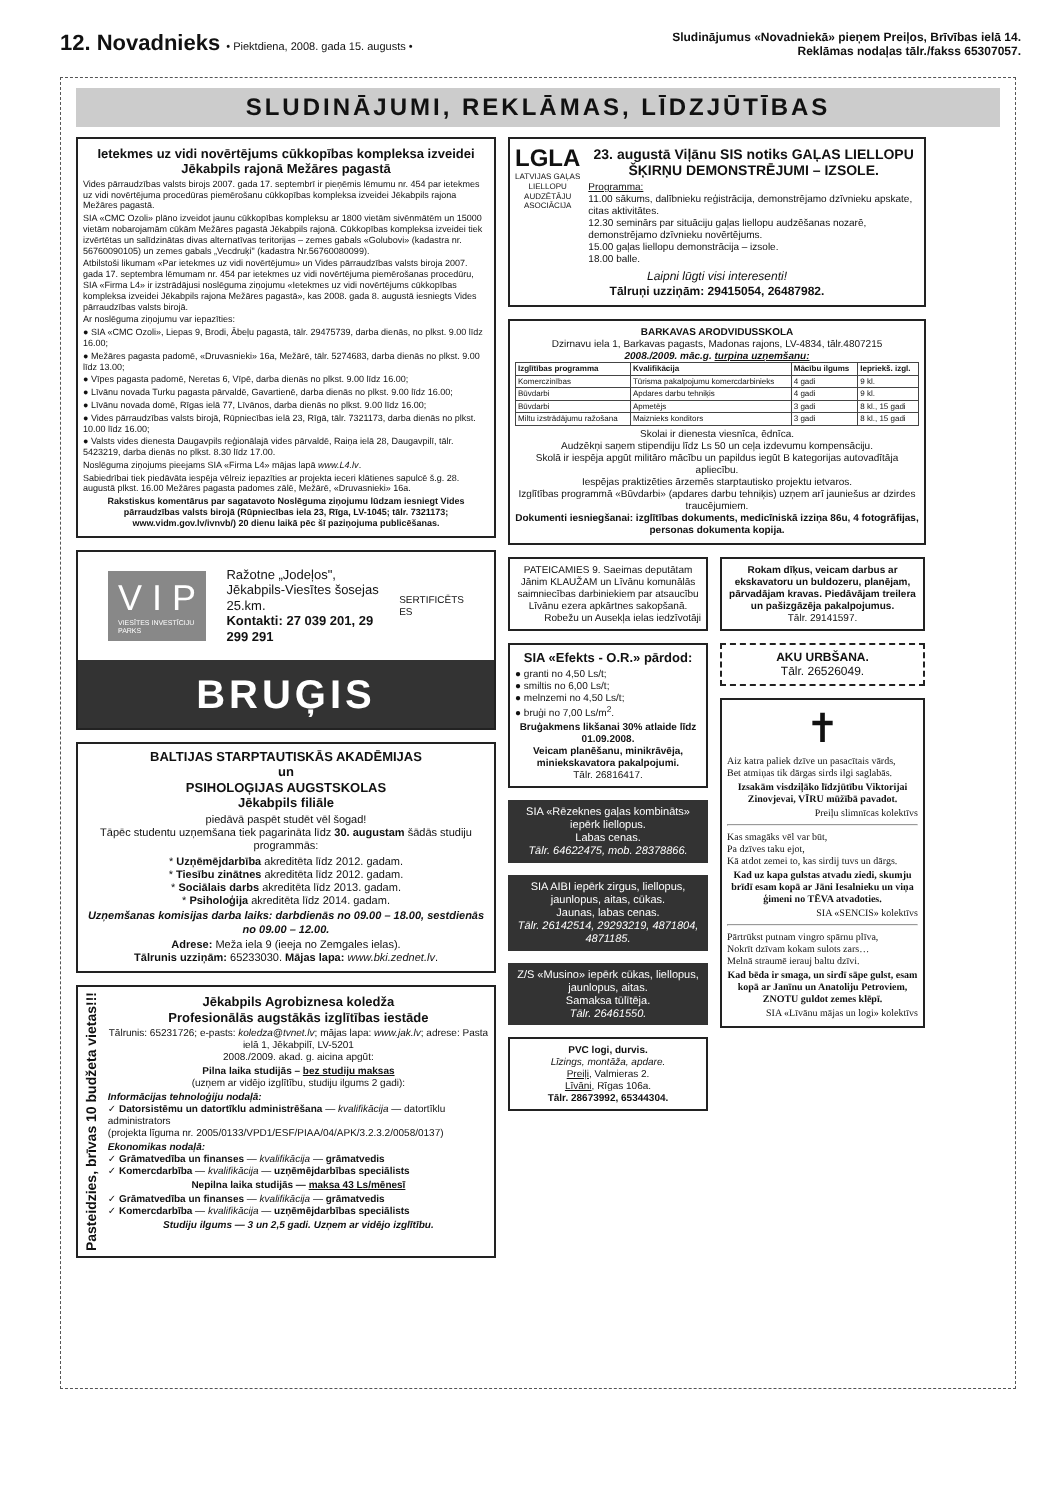12. Novadnieks • Piektdiena, 2008. gada 15. augusts •
Sludinājumus «Novadniekā» pieņem Preiļos, Brīvības ielā 14.
Reklāmas nodaļas tālr./fakss 65307057.
SLUDINĀJUMI, REKLĀMAS, LĪDZJŪTĪBAS
Ietekmes uz vidi novērtējums cūkkopības kompleksa izveidei Jēkabpils rajonā Mežāres pagastā
Vides pārraudzības valsts birojs 2007. gada 17. septembrī ir pieņēmis lēmumu nr. 454 par ietekmes uz vidi novērtējuma procedūras piemērošanu cūkkopības kompleksa izveidei Jēkabpils rajona Mežāres pagastā.
SIA «CMC Ozoli» plāno izveidot jaunu cūkkopības kompleksu ar 1800 vietām sivēnmātēm un 15000 vietām nobarojamām cūkām Mežāres pagastā Jēkabpils rajonā. Cūkkopības kompleksa izveidei tiek izvērtētas un salīdzinātas divas alternatīvas teritorijas – zemes gabals «Golubovi» (kadastra nr. 56760090105) un zemes gabals „Vecdruķi" (kadastra Nr.56760080099).
Atbilstoši likumam «Par ietekmes uz vidi novērtējumu» un Vides pārraudzības valsts biroja 2007. gada 17. septembra lēmumam nr. 454 par ietekmes uz vidi novērtējuma piemērošanas procedūru, SIA «Firma L4» ir izstrādājusi noslēguma ziņojumu «Ietekmes uz vidi novērtējums cūkkopības kompleksa izveidei Jēkabpils rajona Mežāres pagastā», kas 2008. gada 8. augustā iesniegts Vides pārraudzības valsts birojā.
Ar noslēguma ziņojumu var iepazīties:
● SIA «CMC Ozoli», Liepas 9, Brodi, Ābeļu pagastā, tālr. 29475739, darba dienās, no plkst. 9.00 līdz 16.00;
● Mežāres pagasta padomē, «Druvasnieki» 16a, Mežārē, tālr. 5274683, darba dienās no plkst. 9.00 līdz 13.00;
● Vīpes pagasta padomē, Neretas 6, Vīpē, darba dienās no plkst. 9.00 līdz 16.00;
● Līvānu novada Turku pagasta pārvaldē, Gavartienē, darba dienās no plkst. 9.00 līdz 16.00;
● Līvānu novada domē, Rīgas ielā 77, Līvānos, darba dienās no plkst. 9.00 līdz 16.00;
● Vides pārraudzības valsts birojā, Rūpniecības ielā 23, Rīgā, tālr. 7321173, darba dienās no plkst. 10.00 līdz 16.00;
● Valsts vides dienesta Daugavpils reģionālajā vides pārvaldē, Raiņa ielā 28, Daugavpilī, tālr. 5423219, darba dienās no plkst. 8.30 līdz 17.00.
Noslēguma ziņojums pieejams SIA «Firma L4» mājas lapā www.L4.lv.
Sabiedrībai tiek piedāvāta iespēja vēlreiz iepazīties ar projekta ieceri klātienes sapulcē š.g. 28. augustā plkst. 16.00 Mežāres pagasta padomes zālē, Mežārē, «Druvasnieki» 16a.
Rakstiskus komentārus par sagatavoto Noslēguma ziņojumu lūdzam iesniegt Vides pārraudzības valsts birojā (Rūpniecības iela 23, Rīga, LV-1045; tālr. 7321173; www.vidm.gov.lv/ivnvb/) 20 dienu laikā pēc šī paziņojuma publicēšanas.
V I P
VIESĪTES INVESTĪCIJU PARKS
Ražotne „Jodeļos",
Jēkabpils-Viesītes šosejas 25.km.
Kontakti: 27 039 201, 29 299 291
SERTIFICĒTS ES
BRUĢIS
BALTIJAS STARPTAUTISKĀS AKADĒMIJAS
un
PSIHOLOĢIJAS AUGSTSKOLAS
Jēkabpils filiāle
piedāvā paspēt studēt vēl šogad!
Tāpēc studentu uzņemšana tiek pagarināta līdz 30. augustam šādās studiju programmās:
* Uzņēmējdarbība akreditēta līdz 2012. gadam.
* Tiesību zinātnes akreditēta līdz 2012. gadam.
* Sociālais darbs akreditēta līdz 2013. gadam.
* Psiholoģija akreditēta līdz 2014. gadam.
Uzņemšanas komisijas darba laiks: darbdienās no 09.00 – 18.00, sestdienās no 09.00 – 12.00.
Adrese: Meža iela 9 (ieeja no Zemgales ielas).
Tālrunis uzziņām: 65233030. Mājas lapa: www.bki.zednet.lv.
Pasteidzies, brīvas 10 budžeta vietas!!!
Jēkabpils Agrobiznesa koledža
Profesionālās augstākās izglītības iestāde
Tālrunis: 65231726; e-pasts: koledza@tvnet.lv; mājas lapa: www.jak.lv; adrese: Pasta ielā 1, Jēkabpilī, LV-5201
2008./2009. akad. g. aicina apgūt:
Pilna laika studijās – bez studiju maksas
(uzņem ar vidējo izglītību, studiju ilgums 2 gadi):
Informācijas tehnoloģiju nodaļā:
✓ Datorsistēmu un datortīklu administrēšana — kvalifikācija — datortīklu administrators
(projekta līguma nr. 2005/0133/VPD1/ESF/PIAA/04/APK/3.2.3.2/0058/0137)
Ekonomikas nodaļā:
✓ Grāmatvedība un finanses — kvalifikācija — grāmatvedis
✓ Komercdarbība — kvalifikācija — uzņēmējdarbības speciālists
Nepilna laika studijās — maksa 43 Ls/mēnesī
✓ Grāmatvedība un finanses — kvalifikācija — grāmatvedis
✓ Komercdarbība — kvalifikācija — uzņēmējdarbības speciālists
Studiju ilgums — 3 un 2,5 gadi. Uzņem ar vidējo izglītību.
LGLA
LATVIJAS GAĻAS LIELLOPU AUDZĒTĀJU ASOCIĀCIJA
23. augustā Viļānu SIS notiks GAĻAS LIELLOPU ŠĶIRŅU DEMONSTRĒJUMI – IZSOLE.
Programma:
11.00 sākums, dalībnieku reģistrācija, demonstrējamo dzīvnieku apskate, citas aktivitātes.
12.30 seminārs par situāciju gaļas liellopu audzēšanas nozarē, demonstrējamo dzīvnieku novērtējums.
15.00 gaļas liellopu demonstrācija – izsole.
18.00 balle.
Laipni lūgti visi interesenti!
Tālruņi uzziņām: 29415054, 26487982.
BARKAVAS ARODVIDUSSKOLA
Dzirnavu iela 1, Barkavas pagasts, Madonas rajons, LV-4834, tālr.4807215
2008./2009. māc.g. turpina uzņemšanu:
| Izglītības programma | Kvalifikācija | Mācību ilgums | Iepriekš. izgl. |
| --- | --- | --- | --- |
| Komerczinības | Tūrisma pakalpojumu komercdarbinieks | 4 gadi | 9 kl. |
| Būvdarbi | Apdares darbu tehniķis | 4 gadi | 9 kl. |
| Būvdarbi | Apmetējs | 3 gadi | 8 kl., 15 gadi |
| Miltu izstrādājumu ražošana | Maiznieks konditors | 3 gadi | 8 kl., 15 gadi |
Skolai ir dienesta viesnīca, ēdnīca.
Audzēkņi saņem stipendiju līdz Ls 50 un ceļa izdevumu kompensāciju.
Skolā ir iespēja apgūt militāro mācību un papildus iegūt B kategorijas autovadītāja apliecību.
Iespējas praktizēties ārzemēs starptautisko projektu ietvaros.
Izglītības programmā «Būvdarbi» (apdares darbu tehniķis) uzņem arī jauniešus ar dzirdes traucējumiem.
Dokumenti iesniegšanai: izglītības dokuments, medicīniskā izziņa 86u, 4 fotogrāfijas, personas dokumenta kopija.
PATEICAMIES 9. Saeimas deputātam Jānim KLAUŽAM un Līvānu komunālās saimniecības darbiniekiem par atsaucību Līvānu ezera apkārtnes sakopšanā.
Robežu un Ausekļa ielas iedzīvotāji
SIA «Efekts - O.R.» pārdod:
● granti no 4,50 Ls/t;
● smiltis no 6,00 Ls/t;
● melnzemi no 4,50 Ls/t;
● bruģi no 7,00 Ls/m<sup>2</sup>.
Bruģakmens likšanai 30% atlaide līdz 01.09.2008.
Veicam planēšanu, minikrāvēja, miniekskavatora pakalpojumi.
Tālr. 26816417.
SIA «Rēzeknes gaļas kombināts» iepērk liellopus.
Labas cenas.
Tālr. 64622475, mob. 28378866.
SIA AIBI iepērk zirgus, liellopus, jaunlopus, aitas, cūkas.
Jaunas, labas cenas.
Tālr. 26142514, 29293219, 4871804, 4871185.
Z/S «Musino» iepērk cūkas, liellopus, jaunlopus, aitas.
Samaksa tūlītēja.
Tālr. 26461550.
PVC logi, durvis.
Līzings, montāža, apdare.
Preiļi, Valmieras 2.
Līvāni, Rīgas 106a.
Tālr. 28673992, 65344304.
Rokam dīķus, veicam darbus ar ekskavatoru un buldozeru, planējam, pārvadājam kravas. Piedāvājam treilera un pašizgāzēja pakalpojumus.
Tālr. 29141597.
AKU URBŠANA.
Tālr. 26526049.
✝
Aiz katra paliek dzīve un pasacītais vārds,
Bet atmiņas tik dārgas sirds ilgi saglabās.
Izsakām visdziļāko līdzjūtību Viktorijai Zinovjevai, VĪRU mūžībā pavadot.
Preiļu slimnīcas kolektīvs
Kas smagāks vēl var būt,
Pa dzīves taku ejot,
Kā atdot zemei to, kas sirdij tuvs un dārgs.
Kad uz kapa gulstas atvadu ziedi, skumju brīdī esam kopā ar Jāni Iesalnieku un viņa ģimeni no TĒVA atvadoties.
SIA «SENCIS» kolektīvs
Pārtrūkst putnam vingro spārnu plīva,
Nokrīt dzīvam kokam sulots zars…
Melnā straumē ierauj baltu dzīvi.
Kad bēda ir smaga, un sirdī sāpe gulst, esam kopā ar Janīnu un Anatoliju Petroviem, ZNOTU guldot zemes klēpī.
SIA «Līvānu mājas un logi» kolektīvs